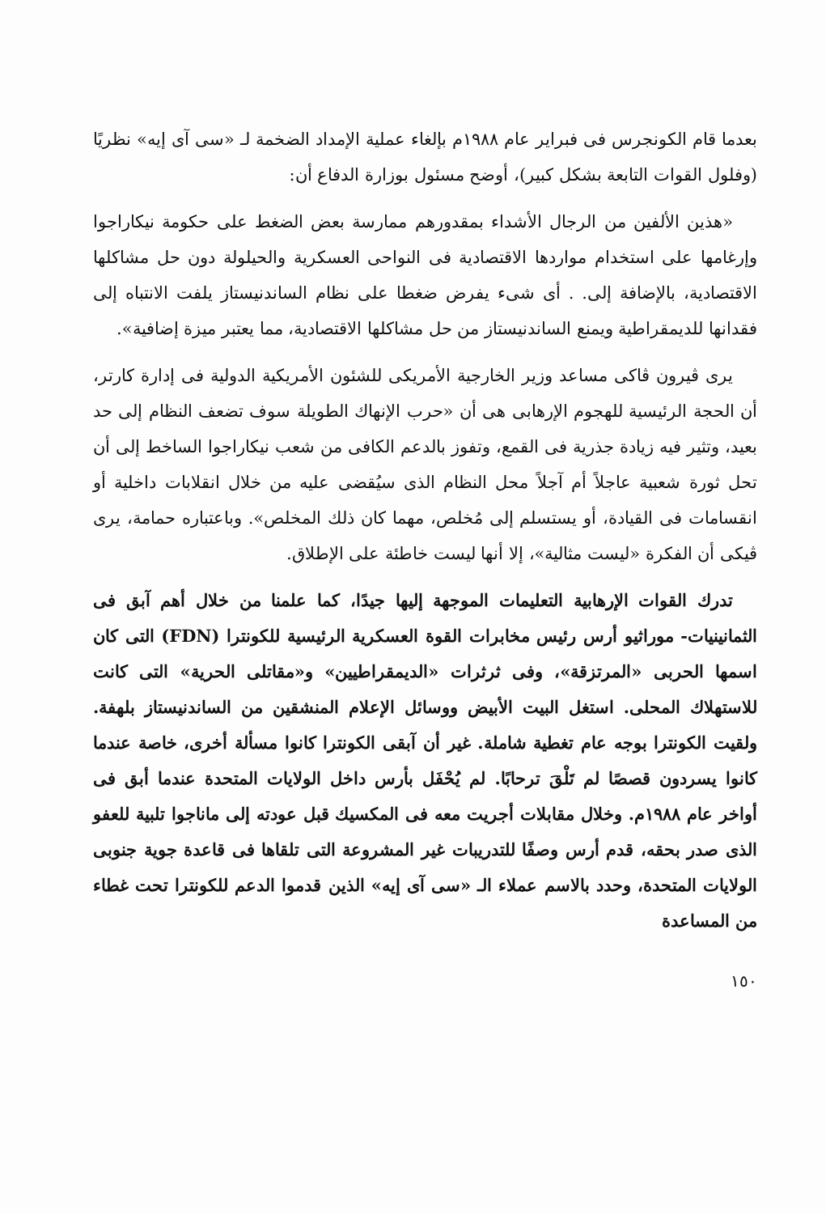بعدما قام الكونجرس فى فبراير عام ١٩٨٨م بإلغاء عملية الإمداد الضخمة لـ «سى آى إيه» نظريًا (وفلول القوات التابعة بشكل كبير)، أوضح مسئول بوزارة الدفاع أن:
«هذين الألفين من الرجال الأشداء بمقدورهم ممارسة بعض الضغط على حكومة نيكاراجوا وإرغامها على استخدام مواردها الاقتصادية فى النواحى العسكرية والحيلولة دون حل مشاكلها الاقتصادية، بالإضافة إلى. . أى شىء يفرض ضغطا على نظام الساندنيستاز يلفت الانتباه إلى فقدانها للديمقراطية ويمنع الساندنيستاز من حل مشاكلها الاقتصادية، مما يعتبر ميزة إضافية».
يرى ڤيرون ڤاكى مساعد وزير الخارجية الأمريكى للشئون الأمريكية الدولية فى إدارة كارتر، أن الحجة الرئيسية للهجوم الإرهابى هى أن «حرب الإنهاك الطويلة سوف تضعف النظام إلى حد بعيد، وتثير فيه زيادة جذرية فى القمع، وتفوز بالدعم الكافى من شعب نيكاراجوا الساخط إلى أن تحل ثورة شعبية عاجلاً أم آجلاً محل النظام الذى سيُقضى عليه من خلال انقلابات داخلية أو انقسامات فى القيادة، أو يستسلم إلى مُخلص، مهما كان ذلك المخلص». وباعتباره حمامة، يرى ڤيكى أن الفكرة «ليست مثالية»، إلا أنها ليست خاطئة على الإطلاق.
تدرك القوات الإرهابية التعليمات الموجهة إليها جيدًا، كما علمنا من خلال أهم آبق فى الثمانينيات- موراثيو أرس رئيس مخابرات القوة العسكرية الرئيسية للكونترا (FDN) التى كان اسمها الحربى «المرتزقة»، وفى ثرثرات «الديمقراطيين» و«مقاتلى الحرية» التى كانت للاستهلاك المحلى. استغل البيت الأبيض ووسائل الإعلام المنشقين من الساندنيستاز بلهفة. ولقيت الكونترا بوجه عام تغطية شاملة. غير أن آبقى الكونترا كانوا مسألة أخرى، خاصة عندما كانوا يسردون قصصًا لم تَلْقَ ترحابًا. لم يُحْفَل بأرس داخل الولايات المتحدة عندما أبق فى أواخر عام ١٩٨٨م. وخلال مقابلات أجريت معه فى المكسيك قبل عودته إلى ماناجوا تلبية للعفو الذى صدر بحقه، قدم أرس وصفًا للتدريبات غير المشروعة التى تلقاها فى قاعدة جوية جنوبى الولايات المتحدة، وحدد بالاسم عملاء الـ «سى آى إيه» الذين قدموا الدعم للكونترا تحت غطاء من المساعدة
١٥٠